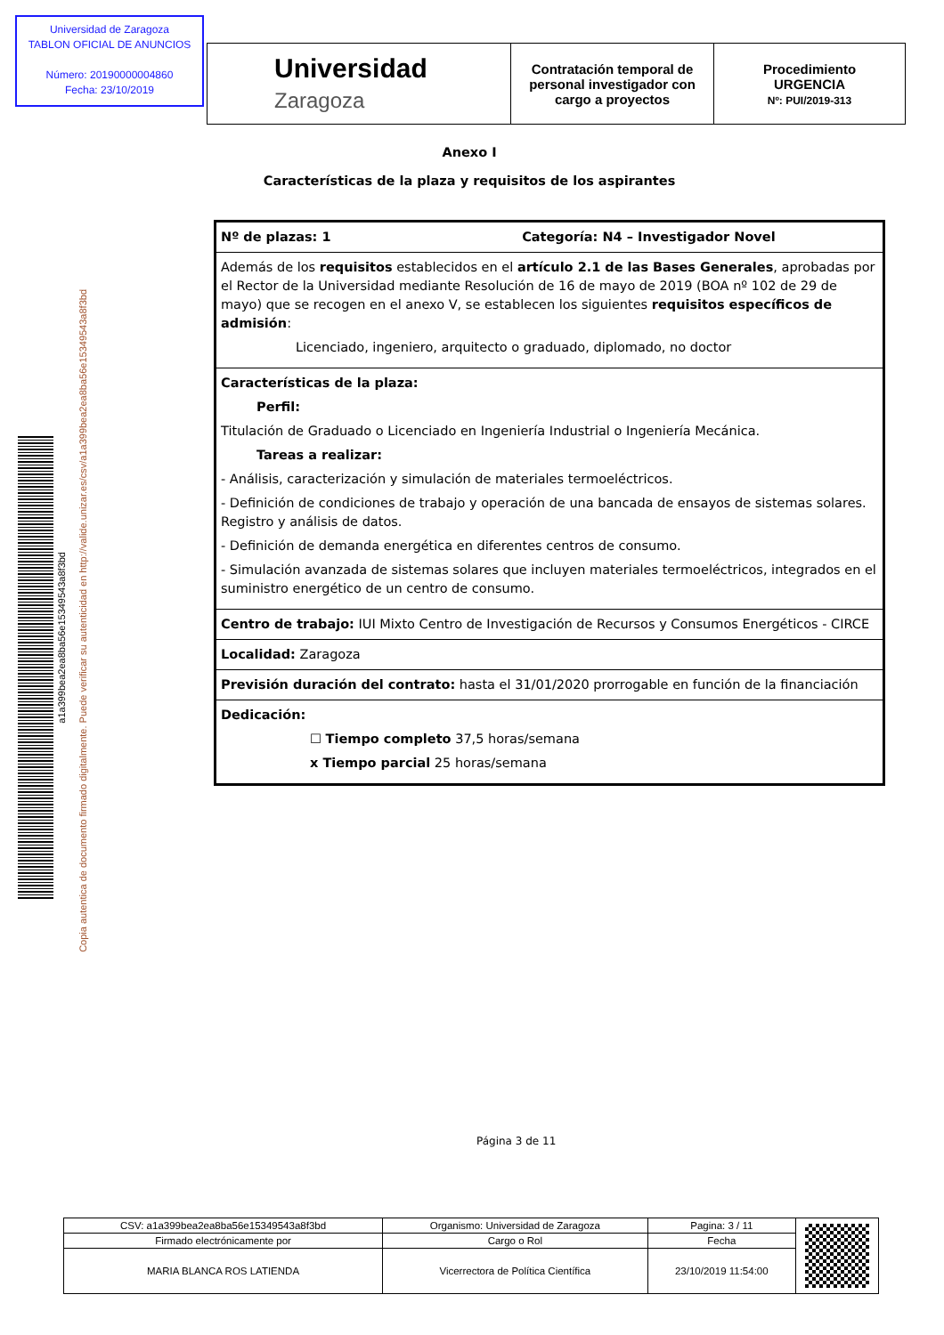Universidad de Zaragoza
TABLON OFICIAL DE ANUNCIOS
Número: 20190000004860
Fecha: 23/10/2019
| Universidad Zaragoza | Contratación temporal de personal investigador con cargo a proyectos | Procedimiento URGENCIA Nº: PUI/2019-313 |
Anexo I
Características de la plaza y requisitos de los aspirantes
a1a399bea2ea8ba56e15349543a8f3bd
Copia autentica de documento firmado digitalmente. Puede verificar su autenticidad en http://valide.unizar.es/csv/a1a399bea2ea8ba56e15349543a8f3bd
| Nº de plazas: 1 Categoría: N4 – Investigador Novel |
| Además de los requisitos establecidos en el artículo 2.1 de las Bases Generales , aprobadas por el Rector de la Universidad mediante Resolución de 16 de mayo de 2019 (BOA nº 102 de 29 de mayo) que se recogen en el anexo V, se establecen los siguientes requisitos específicos de admisión : Licenciado, ingeniero, arquitecto o graduado, diplomado, no doctor |
| Características de la plaza: Perfil: Titulación de Graduado o Licenciado en Ingeniería Industrial o Ingeniería Mecánica. Tareas a realizar: - Análisis, caracterización y simulación de materiales termoeléctricos. - Definición de condiciones de trabajo y operación de una bancada de ensayos de sistemas solares. Registro y análisis de datos. - Definición de demanda energética en diferentes centros de consumo. - Simulación avanzada de sistemas solares que incluyen materiales termoeléctricos, integrados en el suministro energético de un centro de consumo. |
| Centro de trabajo: IUI Mixto Centro de Investigación de Recursos y Consumos Energéticos - CIRCE |
| Localidad: Zaragoza |
| Previsión duración del contrato: hasta el 31/01/2020 prorrogable en función de la financiación |
| Dedicación: ☐ Tiempo completo 37,5 horas/semana x Tiempo parcial 25 horas/semana |
Página 3 de 11
| CSV: a1a399bea2ea8ba56e15349543a8f3bd | Organismo: Universidad de Zaragoza | Pagina: 3 / 11 | |
| Firmado electrónicamente por | Cargo o Rol | Fecha | |
| MARIA BLANCA ROS LATIENDA | Vicerrectora de Política Científica | 23/10/2019 11:54:00 | |